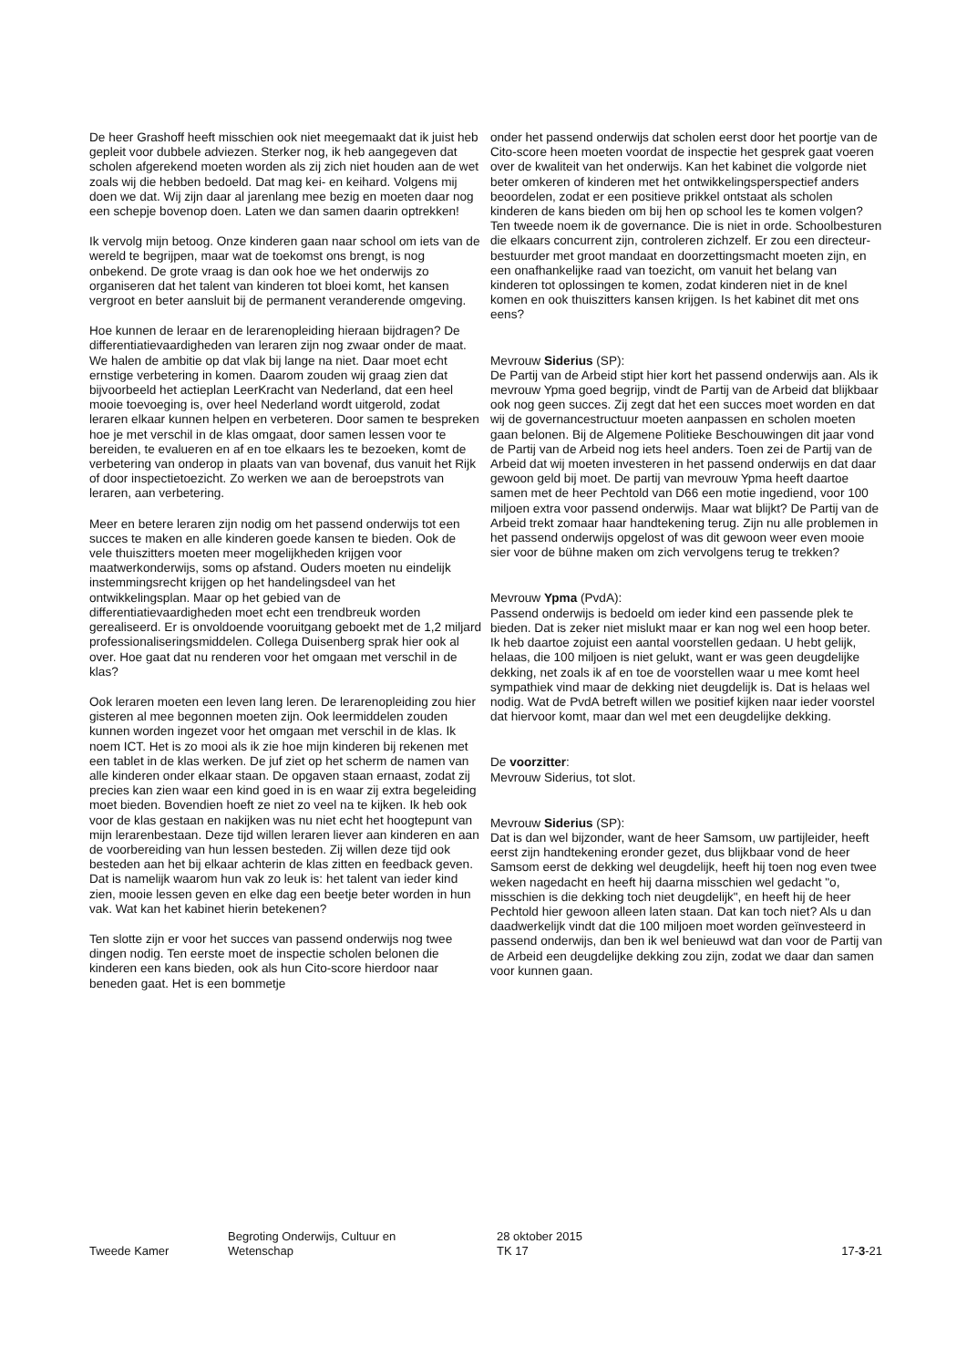De heer Grashoff heeft misschien ook niet meegemaakt dat ik juist heb gepleit voor dubbele adviezen. Sterker nog, ik heb aangegeven dat scholen afgerekend moeten worden als zij zich niet houden aan de wet zoals wij die hebben bedoeld. Dat mag kei- en keihard. Volgens mij doen we dat. Wij zijn daar al jarenlang mee bezig en moeten daar nog een schepje bovenop doen. Laten we dan samen daarin optrekken!
Ik vervolg mijn betoog. Onze kinderen gaan naar school om iets van de wereld te begrijpen, maar wat de toekomst ons brengt, is nog onbekend. De grote vraag is dan ook hoe we het onderwijs zo organiseren dat het talent van kinderen tot bloei komt, het kansen vergroot en beter aansluit bij de permanent veranderende omgeving.
Hoe kunnen de leraar en de lerarenopleiding hieraan bijdragen? De differentiatievaardigheden van leraren zijn nog zwaar onder de maat. We halen de ambitie op dat vlak bij lange na niet. Daar moet echt ernstige verbetering in komen. Daarom zouden wij graag zien dat bijvoorbeeld het actieplan LeerKracht van Nederland, dat een heel mooie toevoeging is, over heel Nederland wordt uitgerold, zodat leraren elkaar kunnen helpen en verbeteren. Door samen te bespreken hoe je met verschil in de klas omgaat, door samen lessen voor te bereiden, te evalueren en af en toe elkaars les te bezoeken, komt de verbetering van onderop in plaats van van bovenaf, dus vanuit het Rijk of door inspectietoezicht. Zo werken we aan de beroepstrots van leraren, aan verbetering.
Meer en betere leraren zijn nodig om het passend onderwijs tot een succes te maken en alle kinderen goede kansen te bieden. Ook de vele thuiszitters moeten meer mogelijkheden krijgen voor maatwerkonderwijs, soms op afstand. Ouders moeten nu eindelijk instemmingsrecht krijgen op het handelingsdeel van het ontwikkelingsplan. Maar op het gebied van de differentiatievaardigheden moet echt een trendbreuk worden gerealiseerd. Er is onvoldoende vooruitgang geboekt met de 1,2 miljard professionaliseringsmiddelen. Collega Duisenberg sprak hier ook al over. Hoe gaat dat nu renderen voor het omgaan met verschil in de klas?
Ook leraren moeten een leven lang leren. De lerarenopleiding zou hier gisteren al mee begonnen moeten zijn. Ook leermiddelen zouden kunnen worden ingezet voor het omgaan met verschil in de klas. Ik noem ICT. Het is zo mooi als ik zie hoe mijn kinderen bij rekenen met een tablet in de klas werken. De juf ziet op het scherm de namen van alle kinderen onder elkaar staan. De opgaven staan ernaast, zodat zij precies kan zien waar een kind goed in is en waar zij extra begeleiding moet bieden. Bovendien hoeft ze niet zo veel na te kijken. Ik heb ook voor de klas gestaan en nakijken was nu niet echt het hoogtepunt van mijn lerarenbestaan. Deze tijd willen leraren liever aan kinderen en aan de voorbereiding van hun lessen besteden. Zij willen deze tijd ook besteden aan het bij elkaar achterin de klas zitten en feedback geven. Dat is namelijk waarom hun vak zo leuk is: het talent van ieder kind zien, mooie lessen geven en elke dag een beetje beter worden in hun vak. Wat kan het kabinet hierin betekenen?
Ten slotte zijn er voor het succes van passend onderwijs nog twee dingen nodig. Ten eerste moet de inspectie scholen belonen die kinderen een kans bieden, ook als hun Cito-score hierdoor naar beneden gaat. Het is een bommetje
onder het passend onderwijs dat scholen eerst door het poortje van de Cito-score heen moeten voordat de inspectie het gesprek gaat voeren over de kwaliteit van het onderwijs. Kan het kabinet die volgorde niet beter omkeren of kinderen met het ontwikkelingsperspectief anders beoordelen, zodat er een positieve prikkel ontstaat als scholen kinderen de kans bieden om bij hen op school les te komen volgen? Ten tweede noem ik de governance. Die is niet in orde. Schoolbesturen die elkaars concurrent zijn, controleren zichzelf. Er zou een directeur-bestuurder met groot mandaat en doorzettingsmacht moeten zijn, en een onafhankelijke raad van toezicht, om vanuit het belang van kinderen tot oplossingen te komen, zodat kinderen niet in de knel komen en ook thuiszitters kansen krijgen. Is het kabinet dit met ons eens?
Mevrouw Siderius (SP):
De Partij van de Arbeid stipt hier kort het passend onderwijs aan. Als ik mevrouw Ypma goed begrijp, vindt de Partij van de Arbeid dat blijkbaar ook nog geen succes. Zij zegt dat het een succes moet worden en dat wij de governancestructuur moeten aanpassen en scholen moeten gaan belonen. Bij de Algemene Politieke Beschouwingen dit jaar vond de Partij van de Arbeid nog iets heel anders. Toen zei de Partij van de Arbeid dat wij moeten investeren in het passend onderwijs en dat daar gewoon geld bij moet. De partij van mevrouw Ypma heeft daartoe samen met de heer Pechtold van D66 een motie ingediend, voor 100 miljoen extra voor passend onderwijs. Maar wat blijkt? De Partij van de Arbeid trekt zomaar haar handtekening terug. Zijn nu alle problemen in het passend onderwijs opgelost of was dit gewoon weer even mooie sier voor de bühne maken om zich vervolgens terug te trekken?
Mevrouw Ypma (PvdA):
Passend onderwijs is bedoeld om ieder kind een passende plek te bieden. Dat is zeker niet mislukt maar er kan nog wel een hoop beter. Ik heb daartoe zojuist een aantal voorstellen gedaan. U hebt gelijk, helaas, die 100 miljoen is niet gelukt, want er was geen deugdelijke dekking, net zoals ik af en toe de voorstellen waar u mee komt heel sympathiek vind maar de dekking niet deugdelijk is. Dat is helaas wel nodig. Wat de PvdA betreft willen we positief kijken naar ieder voorstel dat hiervoor komt, maar dan wel met een deugdelijke dekking.
De voorzitter:
Mevrouw Siderius, tot slot.
Mevrouw Siderius (SP):
Dat is dan wel bijzonder, want de heer Samsom, uw partijleider, heeft eerst zijn handtekening eronder gezet, dus blijkbaar vond de heer Samsom eerst de dekking wel deugdelijk, heeft hij toen nog even twee weken nagedacht en heeft hij daarna misschien wel gedacht "o, misschien is die dekking toch niet deugdelijk", en heeft hij de heer Pechtold hier gewoon alleen laten staan. Dat kan toch niet? Als u dan daadwerkelijk vindt dat die 100 miljoen moet worden geïnvesteerd in passend onderwijs, dan ben ik wel benieuwd wat dan voor de Partij van de Arbeid een deugdelijke dekking zou zijn, zodat we daar dan samen voor kunnen gaan.
Tweede Kamer
Begroting Onderwijs, Cultuur en
Wetenschap
28 oktober 2015
TK 17
17-3-21